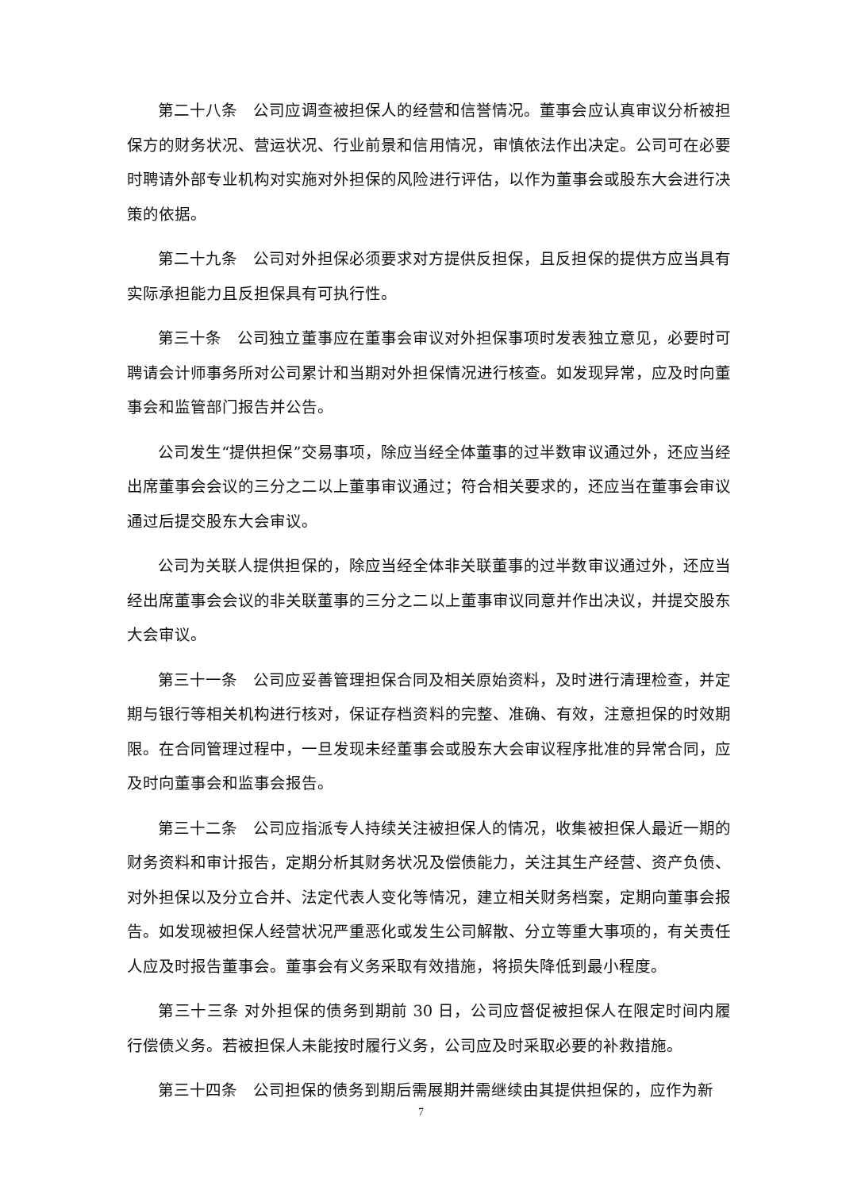第二十八条　公司应调查被担保人的经营和信誉情况。董事会应认真审议分析被担保方的财务状况、营运状况、行业前景和信用情况，审慎依法作出决定。公司可在必要时聘请外部专业机构对实施对外担保的风险进行评估，以作为董事会或股东大会进行决策的依据。
第二十九条　公司对外担保必须要求对方提供反担保，且反担保的提供方应当具有实际承担能力且反担保具有可执行性。
第三十条　公司独立董事应在董事会审议对外担保事项时发表独立意见，必要时可聘请会计师事务所对公司累计和当期对外担保情况进行核查。如发现异常，应及时向董事会和监管部门报告并公告。
公司发生“提供担保”交易事项，除应当经全体董事的过半数审议通过外，还应当经出席董事会会议的三分之二以上董事审议通过；符合相关要求的，还应当在董事会审议通过后提交股东大会审议。
公司为关联人提供担保的，除应当经全体非关联董事的过半数审议通过外，还应当经出席董事会会议的非关联董事的三分之二以上董事审议同意并作出决议，并提交股东大会审议。
第三十一条　公司应妥善管理担保合同及相关原始资料，及时进行清理检查，并定期与银行等相关机构进行核对，保证存档资料的完整、准确、有效，注意担保的时效期限。在合同管理过程中，一旦发现未经董事会或股东大会审议程序批准的异常合同，应及时向董事会和监事会报告。
第三十二条　公司应指派专人持续关注被担保人的情况，收集被担保人最近一期的财务资料和审计报告，定期分析其财务状况及偿债能力，关注其生产经营、资产负债、对外担保以及分立合并、法定代表人变化等情况，建立相关财务档案，定期向董事会报告。如发现被担保人经营状况严重恶化或发生公司解散、分立等重大事项的，有关责任人应及时报告董事会。董事会有义务采取有效措施，将损失降低到最小程度。
第三十三条 对外担保的债务到期前 30 日，公司应督促被担保人在限定时间内履行偿债义务。若被担保人未能按时履行义务，公司应及时采取必要的补救措施。
第三十四条　公司担保的债务到期后需展期并需继续由其提供担保的，应作为新
7